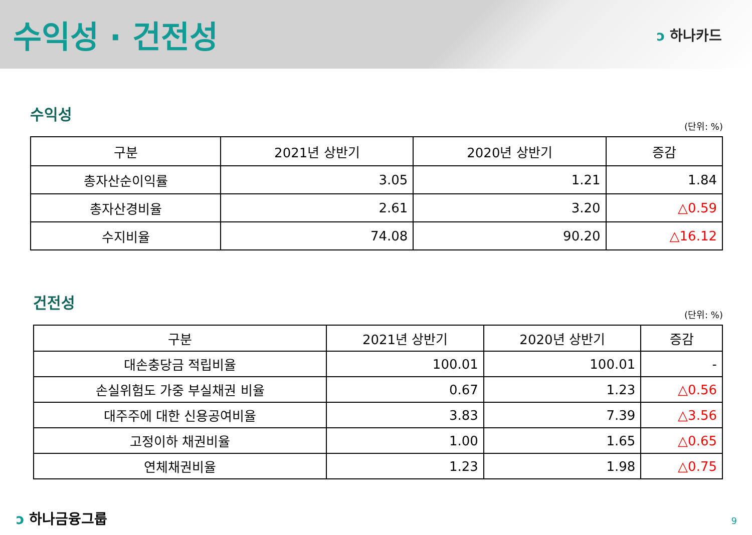수익성 · 건전성
ↄ 하나카드
수익성
(단위: %)
| 구분 | 2021년 상반기 | 2020년 상반기 | 증감 |
| --- | --- | --- | --- |
| 총자산순이익률 | 3.05 | 1.21 | 1.84 |
| 총자산경비율 | 2.61 | 3.20 | △0.59 |
| 수지비율 | 74.08 | 90.20 | △16.12 |
건전성
(단위: %)
| 구분 | 2021년 상반기 | 2020년 상반기 | 증감 |
| --- | --- | --- | --- |
| 대손충당금 적립비율 | 100.01 | 100.01 | - |
| 손실위험도 가중 부실채권 비율 | 0.67 | 1.23 | △0.56 |
| 대주주에 대한 신용공여비율 | 3.83 | 7.39 | △3.56 |
| 고정이하 채권비율 | 1.00 | 1.65 | △0.65 |
| 연체채권비율 | 1.23 | 1.98 | △0.75 |
ↄ 하나금융그룹 9